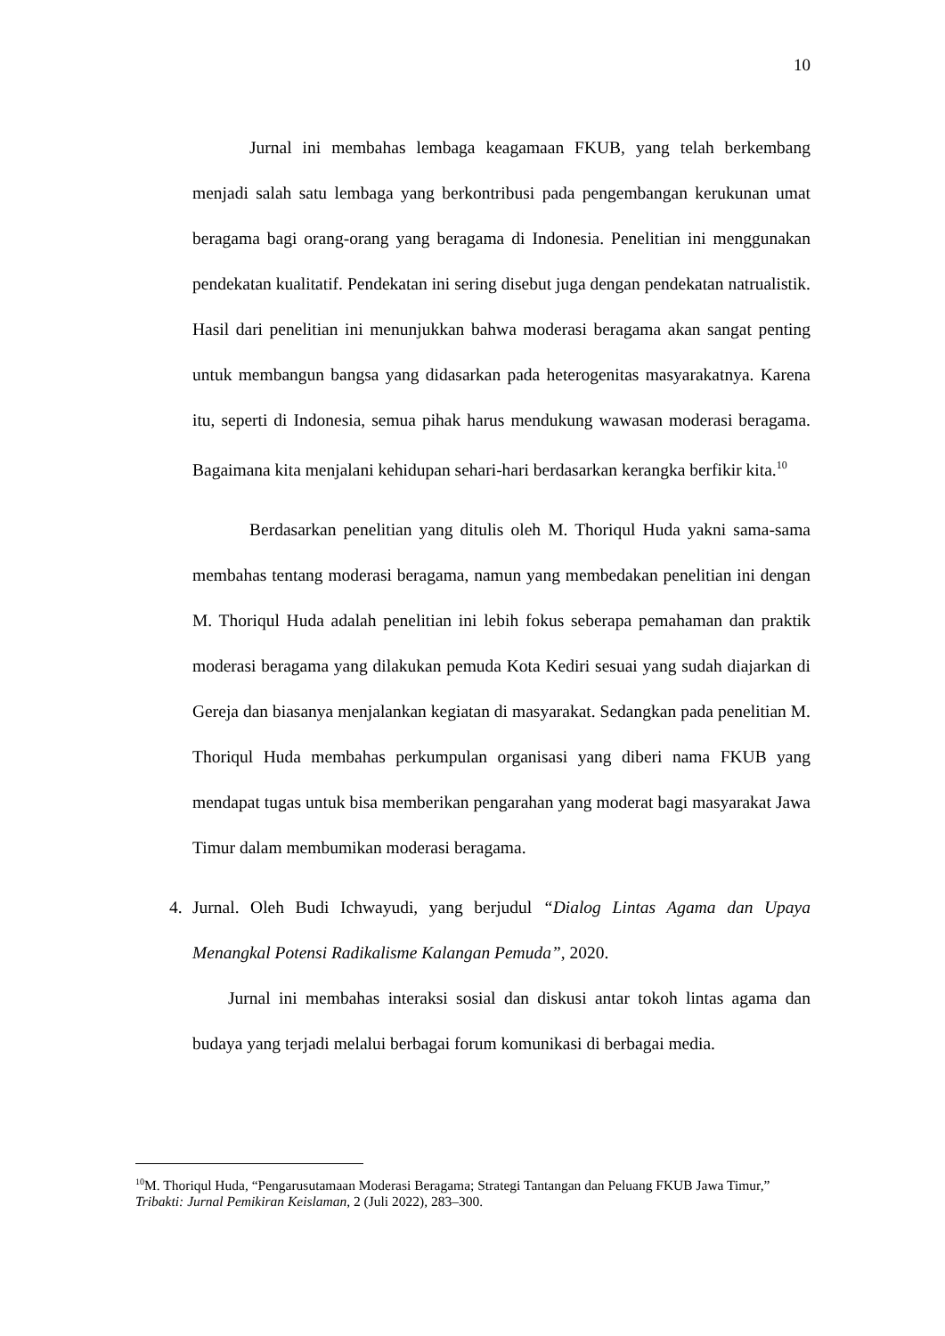10
Jurnal ini membahas lembaga keagamaan FKUB, yang telah berkembang menjadi salah satu lembaga yang berkontribusi pada pengembangan kerukunan umat beragama bagi orang-orang yang beragama di Indonesia. Penelitian ini menggunakan pendekatan kualitatif. Pendekatan ini sering disebut juga dengan pendekatan natrualistik. Hasil dari penelitian ini menunjukkan bahwa moderasi beragama akan sangat penting untuk membangun bangsa yang didasarkan pada heterogenitas masyarakatnya. Karena itu, seperti di Indonesia, semua pihak harus mendukung wawasan moderasi beragama. Bagaimana kita menjalani kehidupan sehari-hari berdasarkan kerangka berfikir kita.<sup>10</sup>
Berdasarkan penelitian yang ditulis oleh M. Thoriqul Huda yakni sama-sama membahas tentang moderasi beragama, namun yang membedakan penelitian ini dengan M. Thoriqul Huda adalah penelitian ini lebih fokus seberapa pemahaman dan praktik moderasi beragama yang dilakukan pemuda Kota Kediri sesuai yang sudah diajarkan di Gereja dan biasanya menjalankan kegiatan di masyarakat. Sedangkan pada penelitian M. Thoriqul Huda membahas perkumpulan organisasi yang diberi nama FKUB yang mendapat tugas untuk bisa memberikan pengarahan yang moderat bagi masyarakat Jawa Timur dalam membumikan moderasi beragama.
4. Jurnal. Oleh Budi Ichwayudi, yang berjudul “Dialog Lintas Agama dan Upaya Menangkal Potensi Radikalisme Kalangan Pemuda”, 2020.
Jurnal ini membahas interaksi sosial dan diskusi antar tokoh lintas agama dan budaya yang terjadi melalui berbagai forum komunikasi di berbagai media.
<sup>10</sup> M. Thoriqul Huda, “Pengarusutamaan Moderasi Beragama; Strategi Tantangan dan Peluang FKUB Jawa Timur,” Tribakti: Jurnal Pemikiran Keislaman, 2 (Juli 2022), 283–300.